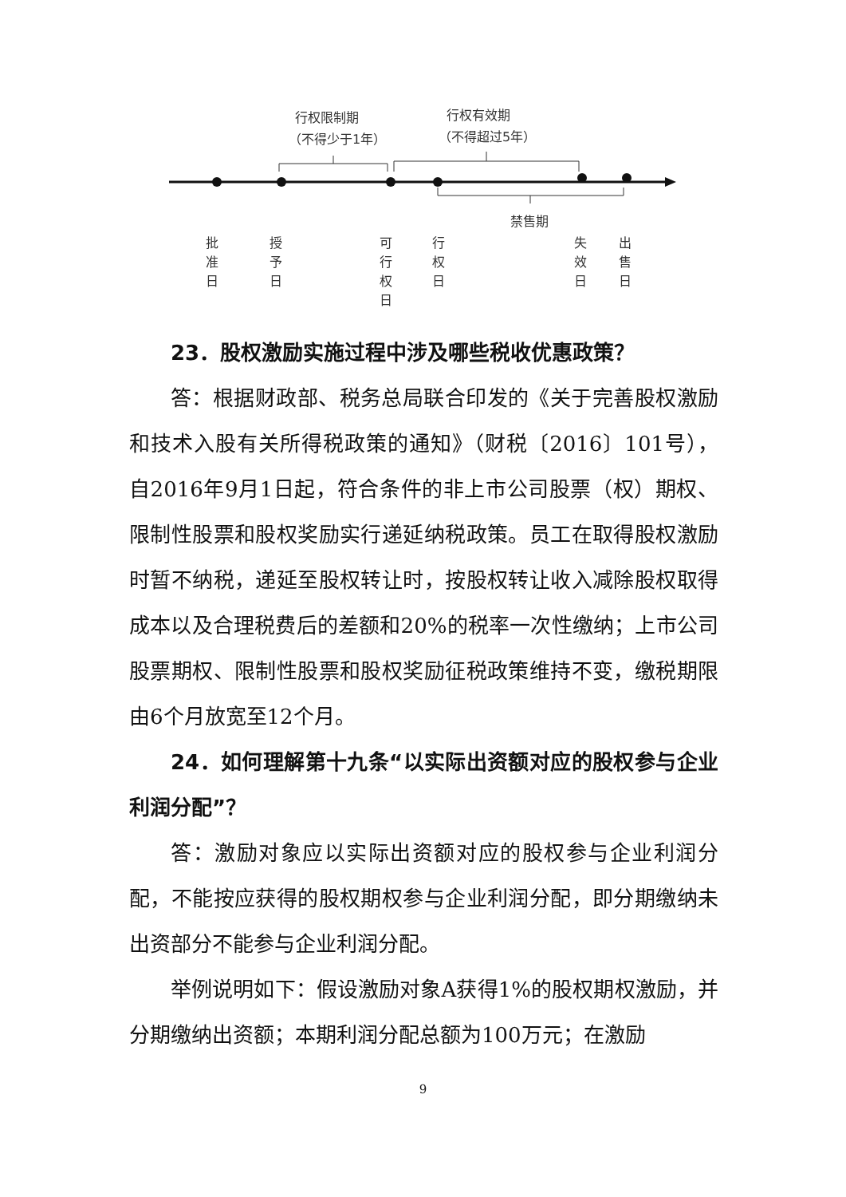行权限制期
（不得少于1年）
行权有效期
（不得超过5年）
禁售期
批
准
日
授
予
日
可
行
权
日
行
权
日
失
效
日
出
售
日
23．股权激励实施过程中涉及哪些税收优惠政策？
答：根据财政部、税务总局联合印发的《关于完善股权激励和技术入股有关所得税政策的通知》（财税〔2016〕101号），自2016年9月1日起，符合条件的非上市公司股票（权）期权、限制性股票和股权奖励实行递延纳税政策。员工在取得股权激励时暂不纳税，递延至股权转让时，按股权转让收入减除股权取得成本以及合理税费后的差额和20%的税率一次性缴纳；上市公司股票期权、限制性股票和股权奖励征税政策维持不变，缴税期限由6个月放宽至12个月。
24．如何理解第十九条“以实际出资额对应的股权参与企业利润分配”？
答：激励对象应以实际出资额对应的股权参与企业利润分配，不能按应获得的股权期权参与企业利润分配，即分期缴纳未出资部分不能参与企业利润分配。
举例说明如下：假设激励对象A获得1%的股权期权激励，并分期缴纳出资额；本期利润分配总额为100万元；在激励
9